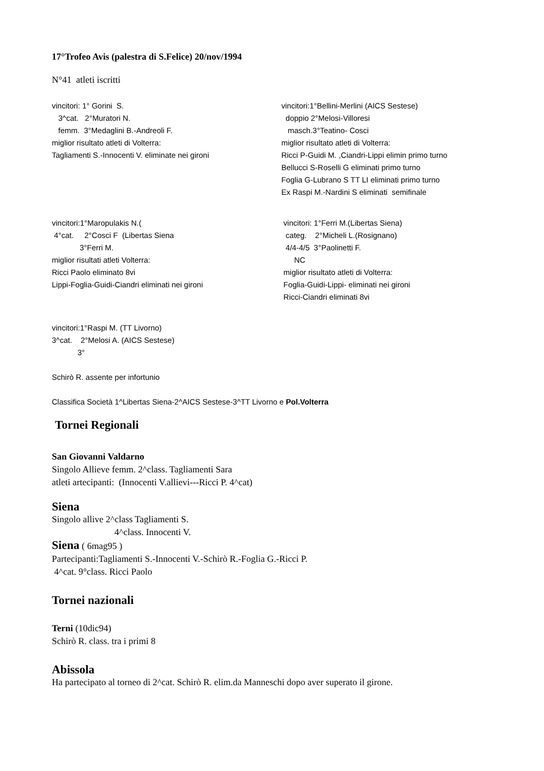17°Trofeo Avis (palestra di S.Felice) 20/nov/1994
N°41 atleti iscritti
vincitori: 1° Gorini  S.
   3^cat.   2°Muratori N.
   femm.  3°Medaglini B.-Andreoli F.
miglior risultato atleti di Volterra:
Tagliamenti S.-Innocenti V. eliminate nei gironi
vincitori:1°Bellini-Merlini (AICS Sestese)
  doppio 2°Melosi-Villoresi
   masch.3°Teatino- Cosci
miglior risultato atleti di Volterra:
Ricci P-Guidi M. ,Ciandri-Lippi elimin primo turno
Bellucci S-Roselli G eliminati primo turno
Foglia G-Lubrano S TT LI eliminati primo turno
Ex Raspi M.-Nardini S eliminati  semifinale
vincitori:1°Maropulakis N.(
 4°cat.     2°Cosci F  (Libertas Siena
             3°Ferri M.
miglior risultati atleti Volterra:
Ricci Paolo eliminato 8vi
Lippi-Foglia-Guidi-Ciandri eliminati nei gironi
 vincitori: 1°Ferri M.(Libertas Siena)
  categ.    2°Micheli L.(Rosignano)
  4/4-4/5  3°Paolinetti F.
      NC
 miglior risultato atleti di Volterra:
 Foglia-Guidi-Lippi- eliminati nei gironi
 Ricci-Ciandri eliminati 8vi
vincitori:1°Raspi M. (TT Livorno)
3^cat.    2°Melosi A. (AICS Sestese)
            3°
Schirò R. assente per infortunio
Classifica Società 1^Libertas Siena-2^AICS Sestese-3^TT Livorno e Pol.Volterra
Tornei Regionali
San Giovanni Valdarno
Singolo Allieve femm. 2^class. Tagliamenti Sara
atleti artecipanti: (Innocenti V.allievi---Ricci P. 4^cat)
Siena
Singolo allive 2^class Tagliamenti S.
4^class. Innocenti V.
Siena ( 6mag95 )
Partecipanti:Tagliamenti S.-Innocenti V.-Schirò R.-Foglia G.-Ricci P.
4^cat. 9°class. Ricci Paolo
Tornei nazionali
Terni (10dic94)
Schirò R. class. tra i primi 8
Abissola
Ha partecipato al torneo di 2^cat. Schirò R. elim.da Manneschi dopo aver superato il girone.